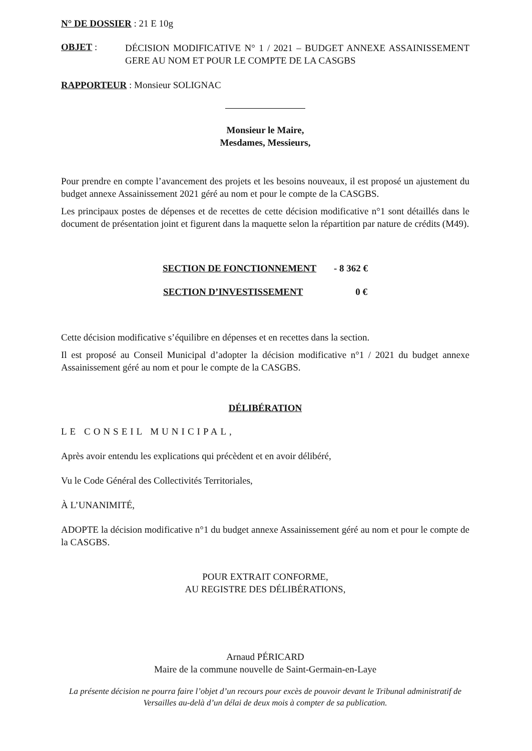N° DE DOSSIER : 21 E 10g
OBJET :
DÉCISION MODIFICATIVE N° 1 / 2021 – BUDGET ANNEXE ASSAINISSEMENT GERE AU NOM ET POUR LE COMPTE DE LA CASGBS
RAPPORTEUR : Monsieur SOLIGNAC
Monsieur le Maire,
Mesdames, Messieurs,
Pour prendre en compte l’avancement des projets et les besoins nouveaux, il est proposé un ajustement du budget annexe Assainissement 2021 géré au nom et pour le compte de la CASGBS.
Les principaux postes de dépenses et de recettes de cette décision modificative n°1 sont détaillés dans le document de présentation joint et figurent dans la maquette selon la répartition par nature de crédits (M49).
SECTION DE FONCTIONNEMENT - 8 362 €
SECTION D’INVESTISSEMENT 0 €
Cette décision modificative s’équilibre en dépenses et en recettes dans la section.
Il est proposé au Conseil Municipal d’adopter la décision modificative n°1 / 2021 du budget annexe Assainissement géré au nom et pour le compte de la CASGBS.
DÉLIBÉRATION
LE CONSEIL MUNICIPAL,
Après avoir entendu les explications qui précèdent et en avoir délibéré,
Vu le Code Général des Collectivités Territoriales,
À L’UNANIMITÉ,
ADOPTE la décision modificative n°1 du budget annexe Assainissement géré au nom et pour le compte de la CASGBS.
POUR EXTRAIT CONFORME,
AU REGISTRE DES DÉLIBÉRATIONS,
Arnaud PÉRICARD
Maire de la commune nouvelle de Saint-Germain-en-Laye
La présente décision ne pourra faire l’objet d’un recours pour excès de pouvoir devant le Tribunal administratif de Versailles au-delà d’un délai de deux mois à compter de sa publication.